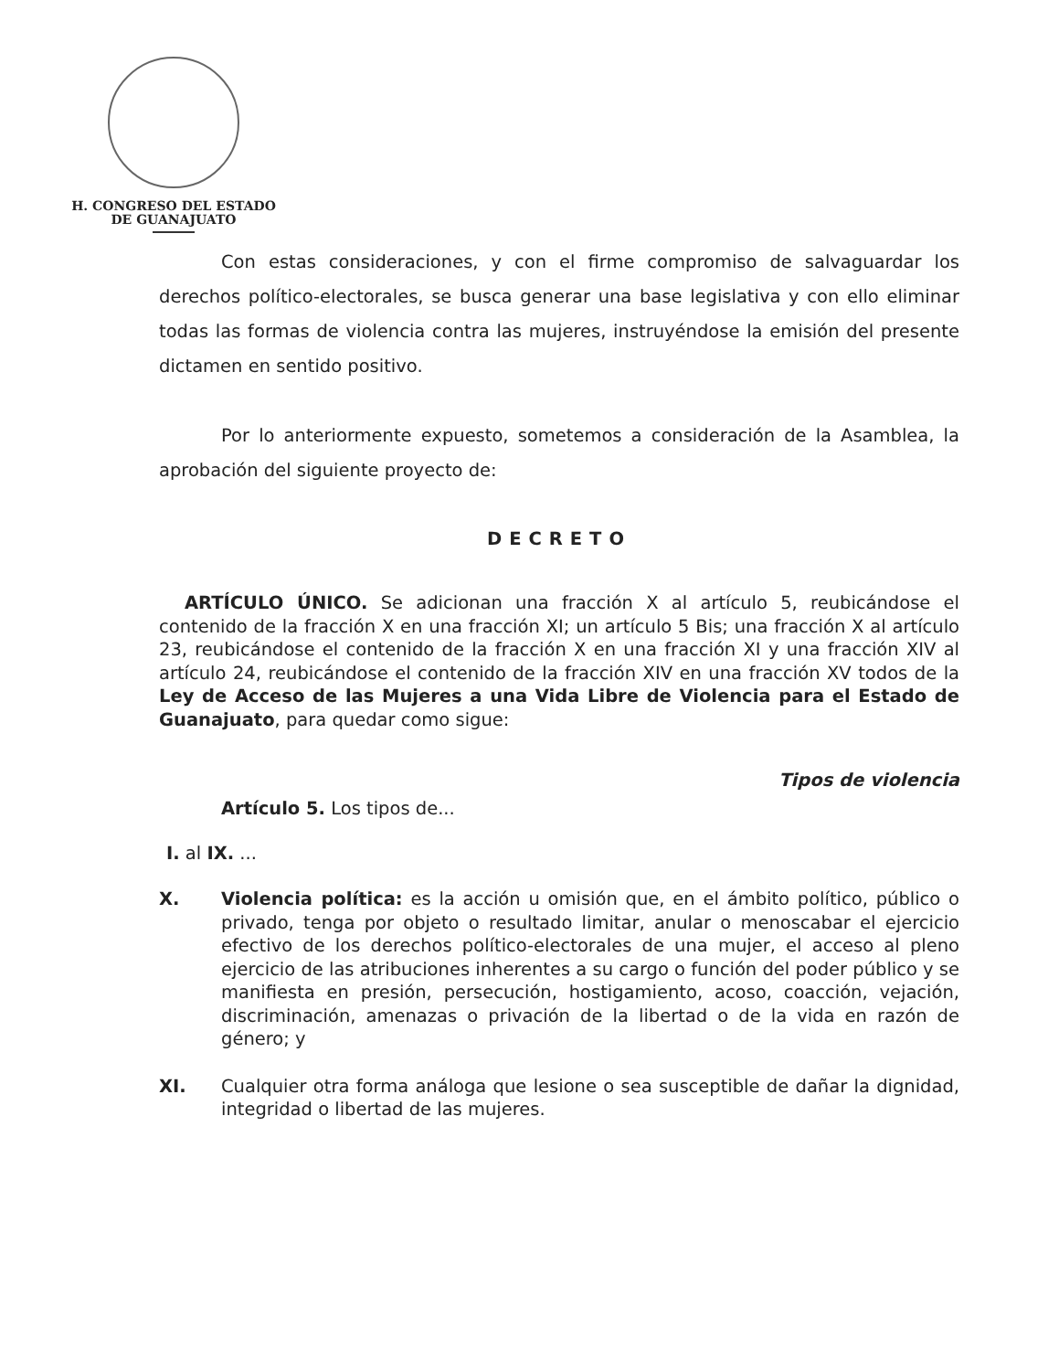H. CONGRESO DEL ESTADO
DE GUANAJUATO
Con estas consideraciones, y con el firme compromiso de salvaguardar los derechos político-electorales, se busca generar una base legislativa y con ello eliminar todas las formas de violencia contra las mujeres, instruyéndose la emisión del presente dictamen en sentido positivo.
Por lo anteriormente expuesto, sometemos a consideración de la Asamblea, la aprobación del siguiente proyecto de:
DECRETO
ARTÍCULO ÚNICO. Se adicionan una fracción X al artículo 5, reubicándose el contenido de la fracción X en una fracción XI; un artículo 5 Bis; una fracción X al artículo 23, reubicándose el contenido de la fracción X en una fracción XI y una fracción XIV al artículo 24, reubicándose el contenido de la fracción XIV en una fracción XV todos de la Ley de Acceso de las Mujeres a una Vida Libre de Violencia para el Estado de Guanajuato, para quedar como sigue:
Tipos de violencia
Artículo 5. Los tipos de...
I. al IX. ...
X. Violencia política: es la acción u omisión que, en el ámbito político, público o privado, tenga por objeto o resultado limitar, anular o menoscabar el ejercicio efectivo de los derechos político-electorales de una mujer, el acceso al pleno ejercicio de las atribuciones inherentes a su cargo o función del poder público y se manifiesta en presión, persecución, hostigamiento, acoso, coacción, vejación, discriminación, amenazas o privación de la libertad o de la vida en razón de género; y
XI. Cualquier otra forma análoga que lesione o sea susceptible de dañar la dignidad, integridad o libertad de las mujeres.